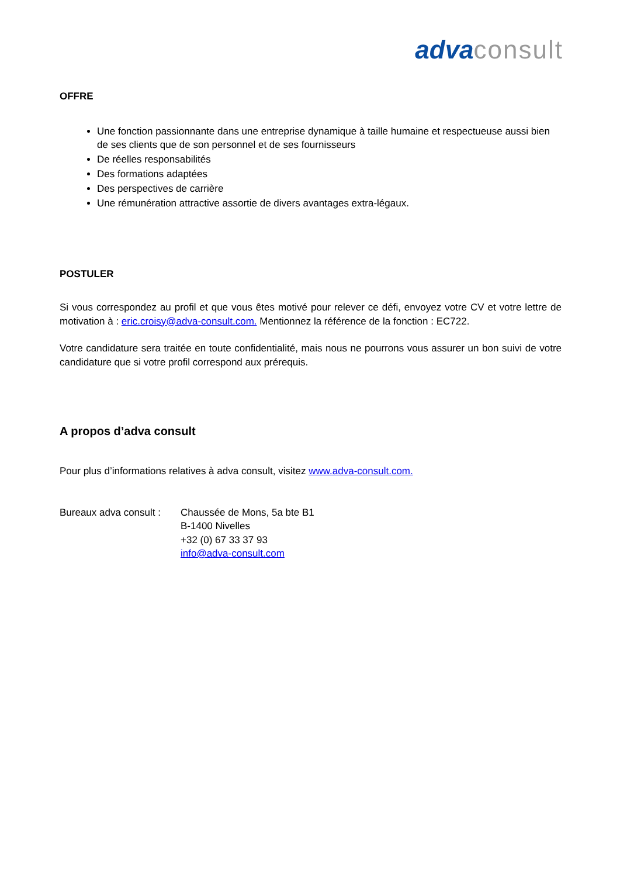adva consult
OFFRE
Une fonction passionnante dans une entreprise dynamique à taille humaine et respectueuse aussi bien de ses clients que de son personnel et de ses fournisseurs
De réelles responsabilités
Des formations adaptées
Des perspectives de carrière
Une rémunération attractive assortie de divers avantages extra-légaux.
POSTULER
Si vous correspondez au profil et que vous êtes motivé pour relever ce défi, envoyez votre CV et votre lettre de motivation à : eric.croisy@adva-consult.com. Mentionnez la référence de la fonction : EC722.
Votre candidature sera traitée en toute confidentialité, mais nous ne pourrons vous assurer un bon suivi de votre candidature que si votre profil correspond aux prérequis.
A propos d’adva consult
Pour plus d’informations relatives à adva consult, visitez www.adva-consult.com.
Bureaux adva consult :
Chaussée de Mons, 5a bte B1
B-1400 Nivelles
+32 (0) 67 33 37 93
info@adva-consult.com